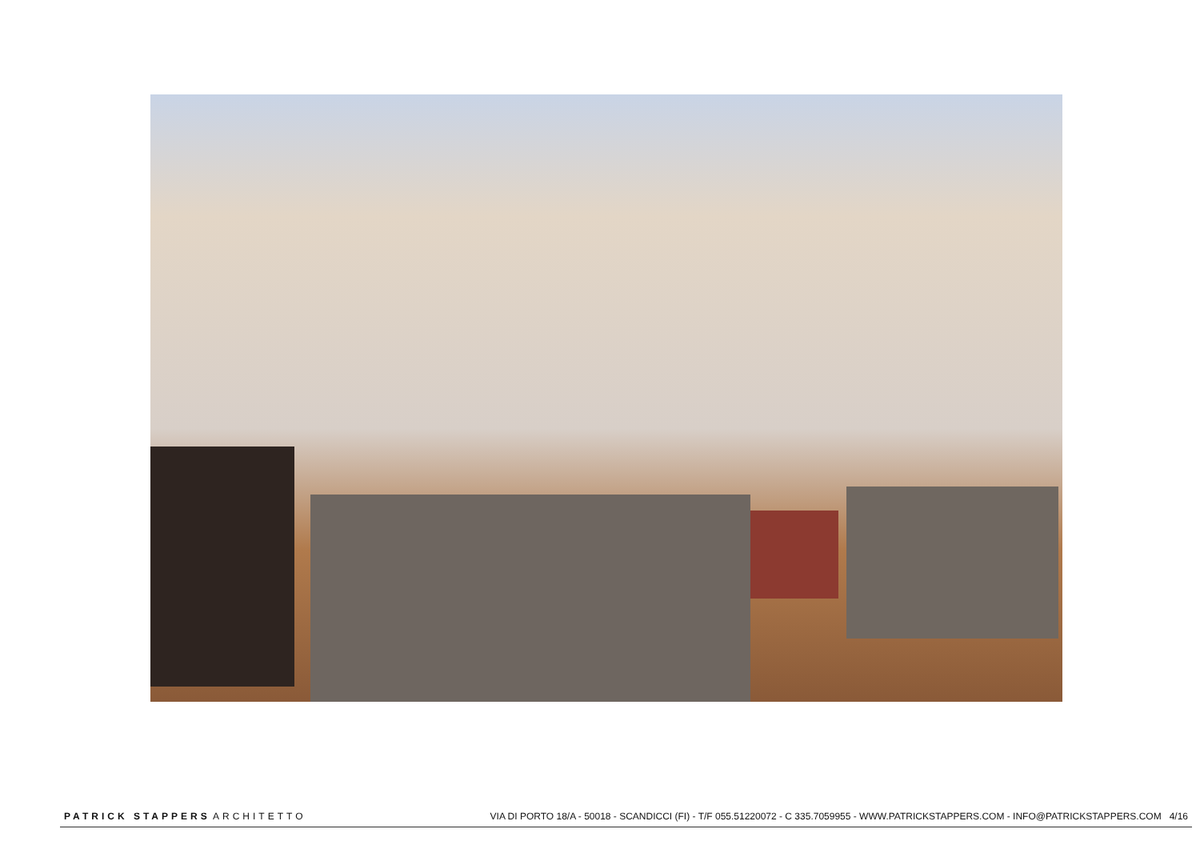PATRICK STAPPERS ARCHITETTO VIA DI PORTO 18/A - 50018 - SCANDICCI (FI) - T/F 055.51220072 - C 335.7059955 - WWW.PATRICKSTAPPERS.COM - INFO@PATRICKSTAPPERS.COM 4/16